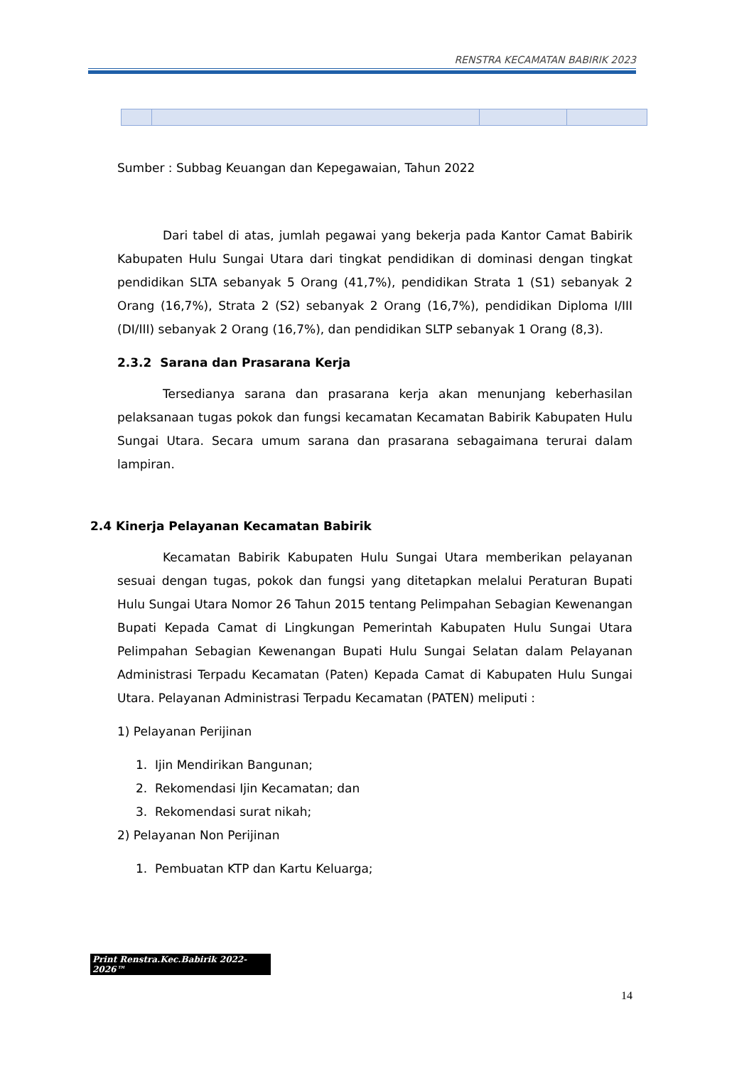RENSTRA KECAMATAN BABIRIK 2023
Sumber : Subbag Keuangan dan Kepegawaian, Tahun 2022
Dari tabel di atas, jumlah pegawai yang bekerja pada Kantor Camat Babirik Kabupaten Hulu Sungai Utara dari tingkat pendidikan di dominasi dengan tingkat pendidikan SLTA sebanyak 5 Orang (41,7%), pendidikan Strata 1 (S1) sebanyak 2 Orang (16,7%), Strata 2 (S2) sebanyak 2 Orang (16,7%), pendidikan Diploma I/III (DI/III) sebanyak 2 Orang (16,7%), dan pendidikan SLTP sebanyak 1 Orang (8,3).
2.3.2 Sarana dan Prasarana Kerja
Tersedianya sarana dan prasarana kerja akan menunjang keberhasilan pelaksanaan tugas pokok dan fungsi kecamatan Kecamatan Babirik Kabupaten Hulu Sungai Utara. Secara umum sarana dan prasarana sebagaimana terurai dalam lampiran.
2.4 Kinerja Pelayanan Kecamatan Babirik
Kecamatan Babirik Kabupaten Hulu Sungai Utara memberikan pelayanan sesuai dengan tugas, pokok dan fungsi yang ditetapkan melalui Peraturan Bupati Hulu Sungai Utara Nomor 26 Tahun 2015 tentang Pelimpahan Sebagian Kewenangan Bupati Kepada Camat di Lingkungan Pemerintah Kabupaten Hulu Sungai Utara Pelimpahan Sebagian Kewenangan Bupati Hulu Sungai Selatan dalam Pelayanan Administrasi Terpadu Kecamatan (Paten) Kepada Camat di Kabupaten Hulu Sungai Utara. Pelayanan Administrasi Terpadu Kecamatan (PATEN) meliputi :
1) Pelayanan Perijinan
1. Ijin Mendirikan Bangunan;
2. Rekomendasi Ijin Kecamatan; dan
3. Rekomendasi surat nikah;
2) Pelayanan Non Perijinan
1. Pembuatan KTP dan Kartu Keluarga;
Print Renstra.Kec.Babirik 2022-2026™
14